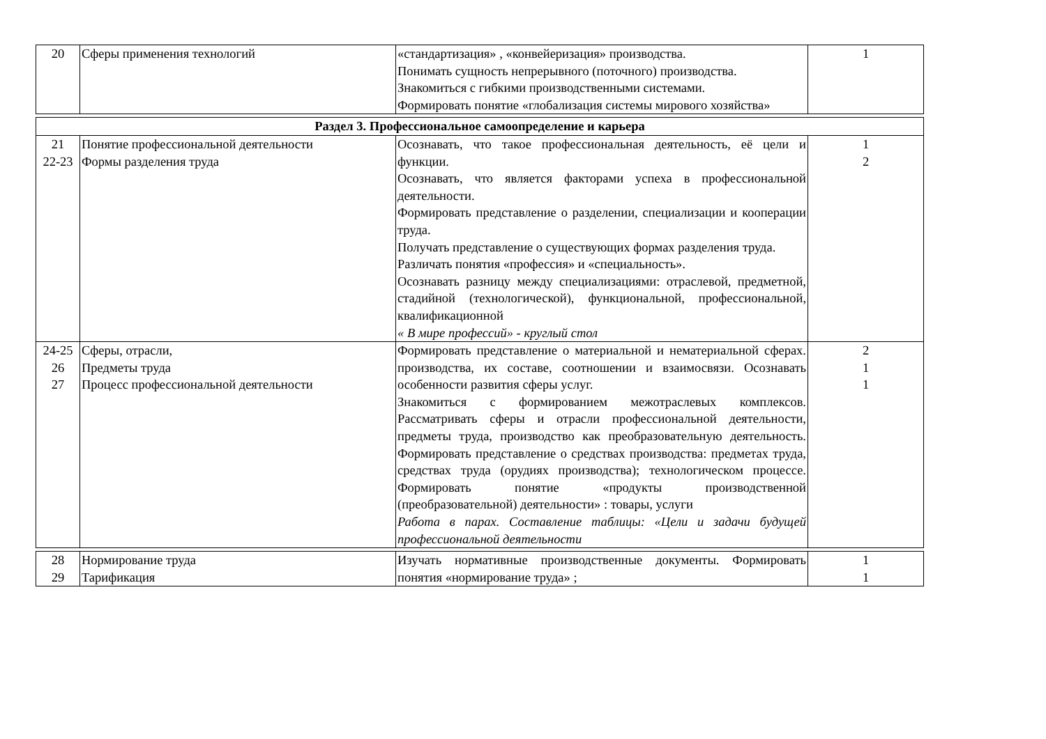| 20 | Сферы применения технологий | «стандартизация» , «конвейеризация» производства. Понимать сущность непрерывного (поточного) производства. Знакомиться с гибкими производственными системами. Формировать понятие «глобализация системы мирового хозяйства» | 1 |
| Раздел 3. Профессиональное самоопределение и карьера | | | |
| 21 22-23 | Понятие профессиональной деятельности Формы разделения труда | Осознавать, что такое профессиональная деятельность, её цели и функции. Осознавать, что является факторами успеха в профессиональной деятельности. Формировать представление о разделении, специализации и кооперации труда. Получать представление о существующих формах разделения труда. Различать понятия «профессия» и «специальность». Осознавать разницу между специализациями: отраслевой, предметной, стадийной (технологической), функциональной, профессиональной, квалификационной « В мире профессий» - круглый стол | 1 2 |
| 24-25 26 27 | Сферы, отрасли, Предметы труда Процесс профессиональной деятельности | Формировать представление о материальной и нематериальной сферах. производства, их составе, соотношении и взаимосвязи. Осознавать особенности развития сферы услуг. Знакомиться с формированием межотраслевых комплексов. Рассматривать сферы и отрасли профессиональной деятельности, предметы труда, производство как преобразовательную деятельность. Формировать представление о средствах производства: предметах труда, средствах труда (орудиях производства); технологическом процессе. Формировать понятие «продукты производственной (преобразовательной) деятельности» : товары, услуги Работа в парах. Составление таблицы: «Цели и задачи будущей профессиональной деятельности | 2 1 1 |
| 28 29 | Нормирование труда Тарификация | Изучать нормативные производственные документы. Формировать понятия «нормирование труда» ; | 1 1 |